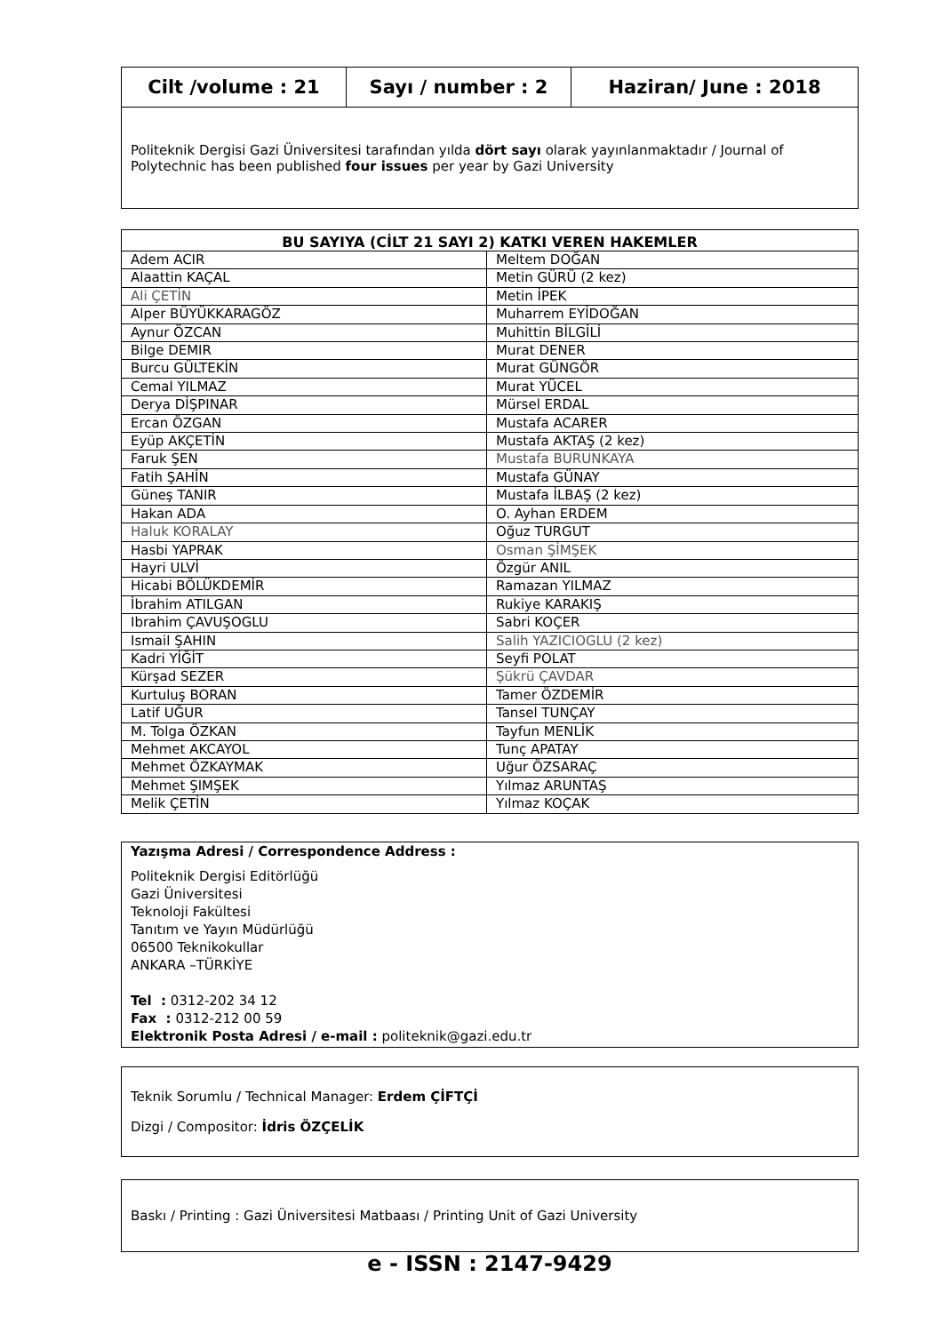| Cilt /volume : 21 | Sayı / number : 2 | Haziran/ June : 2018 |
Politeknik Dergisi Gazi Üniversitesi tarafından yılda dört sayı olarak yayınlanmaktadır / Journal of Polytechnic has been published four issues per year by Gazi University
| BU SAYIYA (CİLT 21 SAYI 2) KATKI VEREN HAKEMLER | |
| --- | --- |
| Adem ACIR | Meltem DOĞAN |
| Alaattin KAÇAL | Metin GÜRÜ (2 kez) |
| Ali ÇETİN | Metin İPEK |
| Alper BÜYÜKKARAGÖZ | Muharrem EYİDOĞAN |
| Aynur ÖZCAN | Muhittin BİLGİLİ |
| Bilge DEMIR | Murat DENER |
| Burcu GÜLTEKİN | Murat GÜNGÖR |
| Cemal YILMAZ | Murat YÜCEL |
| Derya DİŞPINAR | Mürsel ERDAL |
| Ercan ÖZGAN | Mustafa ACARER |
| Eyüp AKÇETİN | Mustafa AKTAŞ (2 kez) |
| Faruk ŞEN | Mustafa BURUNKAYA |
| Fatih ŞAHİN | Mustafa GÜNAY |
| Güneş TANIR | Mustafa İLBAŞ (2 kez) |
| Hakan ADA | O. Ayhan ERDEM |
| Haluk KORALAY | Oğuz TURGUT |
| Hasbi YAPRAK | Osman ŞİMŞEK |
| Hayri ULVİ | Özgür ANIL |
| Hicabi BÖLÜKDEMİR | Ramazan YILMAZ |
| İbrahim ATILGAN | Rukiye KARAKIŞ |
| Ibrahim ÇAVUŞOGLU | Sabri KOÇER |
| Ismail ŞAHIN | Salih YAZICIOGLU (2 kez) |
| Kadri YİĞİT | Seyfi POLAT |
| Kürşad SEZER | Şükrü ÇAVDAR |
| Kurtuluş BORAN | Tamer ÖZDEMİR |
| Latif UĞUR | Tansel TUNÇAY |
| M. Tolga ÖZKAN | Tayfun MENLİK |
| Mehmet AKCAYOL | Tunç APATAY |
| Mehmet ÖZKAYMAK | Uğur ÖZSARAÇ |
| Mehmet ŞIMŞEK | Yılmaz ARUNTAŞ |
| Melik ÇETİN | Yılmaz KOÇAK |
Yazışma Adresi / Correspondence Address :
Politeknik Dergisi Editörlüğü
Gazi Üniversitesi
Teknoloji Fakültesi
Tanıtım ve Yayın Müdürlüğü
06500 Teknikokullar
ANKARA –TÜRKİYE
Tel : 0312-202 34 12
Fax : 0312-212 00 59
Elektronik Posta Adresi / e-mail : politeknik@gazi.edu.tr
Teknik Sorumlu / Technical Manager: Erdem ÇİFTÇİ
Dizgi / Compositor: İdris ÖZÇELİK
Baskı / Printing : Gazi Üniversitesi Matbaası / Printing Unit of Gazi University
e - ISSN : 2147-9429